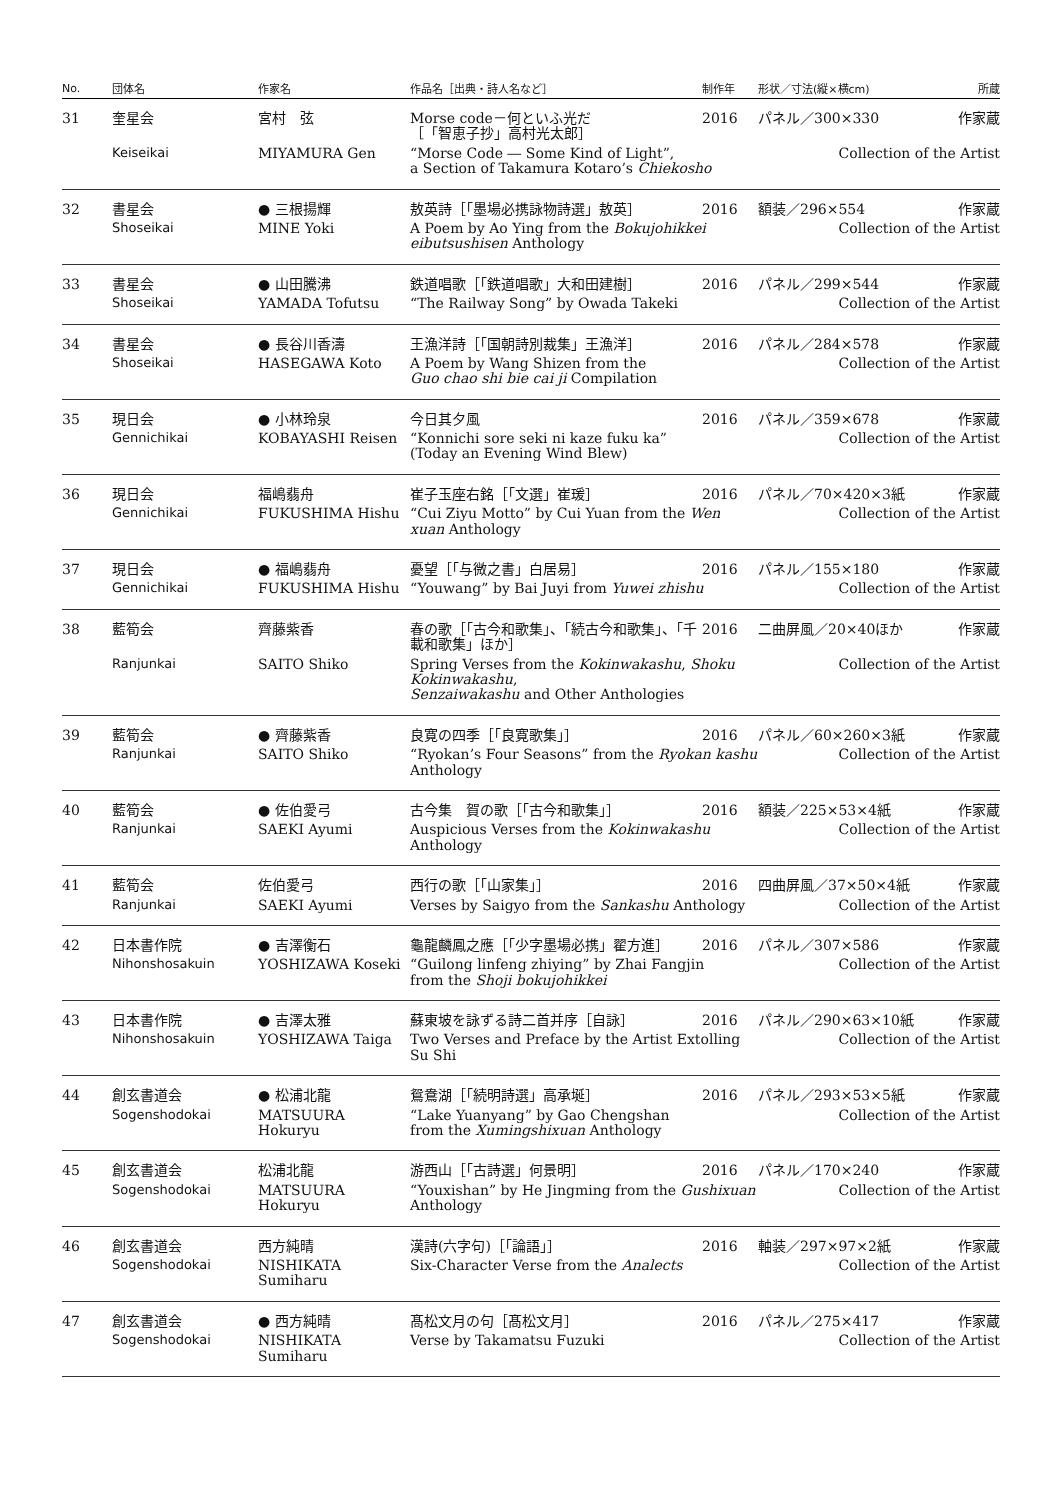| No. | 団体名 | 作家名 | 作品名［出典・詩人名など］ | 制作年 | 形状／寸法(縦×横cm) | 所蔵 |
| --- | --- | --- | --- | --- | --- | --- |
| 31 | 奎星会 | 宮村 弦 | Morse code－何といふ光だ ［「智恵子抄」高村光太郎］ | 2016 | パネル／300×330 | 作家蔵 |
| | Keiseikai | MIYAMURA Gen | “Morse Code ― Some Kind of Light”, a Section of Takamura Kotaro’s Chiekosho | | Collection of the Artist | |
| 32 | 書星会 | ● 三根揚輝 | 敖英詩［「墨場必携詠物詩選」敖英］ | 2016 | 額装／296×554 | 作家蔵 |
| | Shoseikai | MINE Yoki | A Poem by Ao Ying from the Bokujohikkei eibutsushisen Anthology | | Collection of the Artist | |
| 33 | 書星会 | ● 山田騰沸 | 鉄道唱歌［「鉄道唱歌」大和田建樹］ | 2016 | パネル／299×544 | 作家蔵 |
| | Shoseikai | YAMADA Tofutsu | “The Railway Song” by Owada Takeki | | Collection of the Artist | |
| 34 | 書星会 | ● 長谷川香濤 | 王漁洋詩［「国朝詩別裁集」王漁洋］ | 2016 | パネル／284×578 | 作家蔵 |
| | Shoseikai | HASEGAWA Koto | A Poem by Wang Shizen from the Guo chao shi bie cai ji Compilation | | Collection of the Artist | |
| 35 | 現日会 | ● 小林玲泉 | 今日其夕風 | 2016 | パネル／359×678 | 作家蔵 |
| | Gennichikai | KOBAYASHI Reisen | “Konnichi sore seki ni kaze fuku ka” (Today an Evening Wind Blew) | | Collection of the Artist | |
| 36 | 現日会 | 福嶋翡舟 | 崔子玉座右銘［「文選」崔瑗］ | 2016 | パネル／70×420×3紙 | 作家蔵 |
| | Gennichikai | FUKUSHIMA Hishu | “Cui Ziyu Motto” by Cui Yuan from the Wen xuan Anthology | | Collection of the Artist | |
| 37 | 現日会 | ● 福嶋翡舟 | 憂望［「与微之書」白居易］ | 2016 | パネル／155×180 | 作家蔵 |
| | Gennichikai | FUKUSHIMA Hishu | “Youwang” by Bai Juyi from Yuwei zhishu | | Collection of the Artist | |
| 38 | 藍筍会 | 齊藤紫香 | 春の歌［「古今和歌集」、「続古今和歌集」、「千載和歌集」ほか］ | 2016 | 二曲屏風／20×40ほか | 作家蔵 |
| | Ranjunkai | SAITO Shiko | Spring Verses from the Kokinwakashu , Shoku Kokinwakashu , Senzaiwakashu and Other Anthologies | | Collection of the Artist | |
| 39 | 藍筍会 | ● 齊藤紫香 | 良寛の四季［「良寛歌集」］ | 2016 | パネル／60×260×3紙 | 作家蔵 |
| | Ranjunkai | SAITO Shiko | “Ryokan’s Four Seasons” from the Ryokan kashu Anthology | | Collection of the Artist | |
| 40 | 藍筍会 | ● 佐伯愛弓 | 古今集 賀の歌［「古今和歌集」］ | 2016 | 額装／225×53×4紙 | 作家蔵 |
| | Ranjunkai | SAEKI Ayumi | Auspicious Verses from the Kokinwakashu Anthology | | Collection of the Artist | |
| 41 | 藍筍会 | 佐伯愛弓 | 西行の歌［「山家集」］ | 2016 | 四曲屏風／37×50×4紙 | 作家蔵 |
| | Ranjunkai | SAEKI Ayumi | Verses by Saigyo from the Sankashu Anthology | | Collection of the Artist | |
| 42 | 日本書作院 | ● 吉澤衡石 | 龜龍麟鳳之應［「少字墨場必携」翟方進］ | 2016 | パネル／307×586 | 作家蔵 |
| | Nihonshosakuin | YOSHIZAWA Koseki | “Guilong linfeng zhiying” by Zhai Fangjin from the Shoji bokujohikkei | | Collection of the Artist | |
| 43 | 日本書作院 | ● 吉澤太雅 | 蘇東坡を詠ずる詩二首并序［自詠］ | 2016 | パネル／290×63×10紙 | 作家蔵 |
| | Nihonshosakuin | YOSHIZAWA Taiga | Two Verses and Preface by the Artist Extolling Su Shi | | Collection of the Artist | |
| 44 | 創玄書道会 | ● 松浦北龍 | 鴛鴦湖［「続明詩選」高承埏］ | 2016 | パネル／293×53×5紙 | 作家蔵 |
| | Sogenshodokai | MATSUURA Hokuryu | “Lake Yuanyang” by Gao Chengshan from the Xumingshixuan Anthology | | Collection of the Artist | |
| 45 | 創玄書道会 | 松浦北龍 | 游西山［「古詩選」何景明］ | 2016 | パネル／170×240 | 作家蔵 |
| | Sogenshodokai | MATSUURA Hokuryu | “Youxishan” by He Jingming from the Gushixuan Anthology | | Collection of the Artist | |
| 46 | 創玄書道会 | 西方純晴 | 漢詩(六字句)［「論語」］ | 2016 | 軸装／297×97×2紙 | 作家蔵 |
| | Sogenshodokai | NISHIKATA Sumiharu | Six-Character Verse from the Analects | | Collection of the Artist | |
| 47 | 創玄書道会 | ● 西方純晴 | 髙松文月の句［髙松文月］ | 2016 | パネル／275×417 | 作家蔵 |
| | Sogenshodokai | NISHIKATA Sumiharu | Verse by Takamatsu Fuzuki | | Collection of the Artist | |